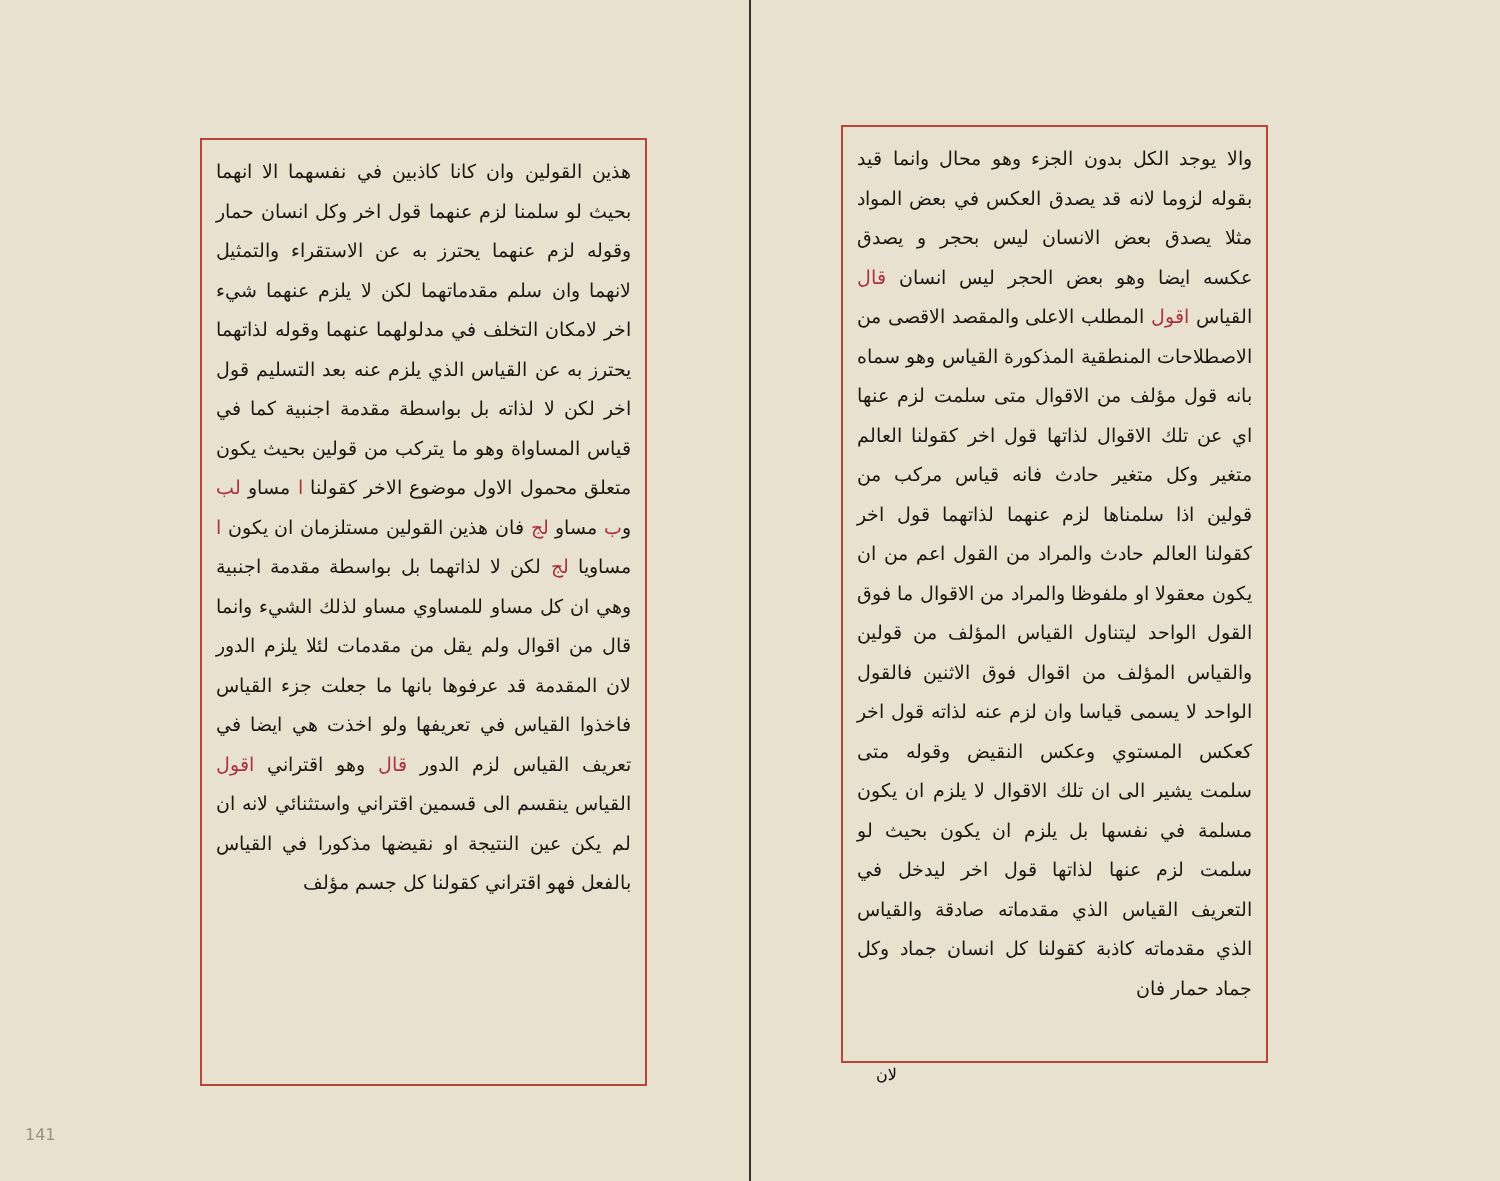والا يوجد الكل بدون الجزء وهو محال وانما قيد بقوله لزوما لانه قد يصدق العكس في بعض المواد مثلا يصدق بعض الانسان ليس بحجر و يصدق عكسه ايضا وهو بعض الحجر ليس انسان قال القياس اقول المطلب الاعلى والمقصد الاقصى من الاصطلاحات المنطقية المذكورة القياس وهو سماه بانه قول مؤلف من الاقوال متى سلمت لزم عنها اي عن تلك الاقوال لذاتها قول اخر كقولنا العالم متغير وكل متغير حادث فانه قياس مركب من قولين اذا سلمناها لزم عنهما لذاتهما قول اخر كقولنا العالم حادث والمراد من القول اعم من ان يكون معقولا او ملفوظا والمراد من الاقوال ما فوق القول الواحد ليتناول القياس المؤلف من قولين والقياس المؤلف من اقوال فوق الاثنين فالقول الواحد لا يسمى قياسا وان لزم عنه لذاته قول اخر كعكس المستوي وعكس النقيض وقوله متى سلمت يشير الى ان تلك الاقوال لا يلزم ان يكون مسلمة في نفسها بل يلزم ان يكون بحيث لو سلمت لزم عنها لذاتها قول اخر ليدخل في التعريف القياس الذي مقدماته صادقة والقياس الذي مقدماته كاذبة كقولنا كل انسان جماد وكل جماد حمار فان
لان
هذين القولين وان كانا كاذبين في نفسهما الا انهما بحيث لو سلمنا لزم عنهما قول اخر وكل انسان حمار وقوله لزم عنهما يحترز به عن الاستقراء والتمثيل لانهما وان سلم مقدماتهما لكن لا يلزم عنهما شيء اخر لامكان التخلف في مدلولهما عنهما وقوله لذاتهما يحترز به عن القياس الذي يلزم عنه بعد التسليم قول اخر لكن لا لذاته بل بواسطة مقدمة اجنبية كما في قياس المساواة وهو ما يتركب من قولين بحيث يكون متعلق محمول الاول موضوع الاخر كقولنا ا مساو لب وب مساو لج فان هذين القولين مستلزمان ان يكون ا مساويا لج لكن لا لذاتهما بل بواسطة مقدمة اجنبية وهي ان كل مساو للمساوي مساو لذلك الشيء وانما قال من اقوال ولم يقل من مقدمات لئلا يلزم الدور لان المقدمة قد عرفوها بانها ما جعلت جزء القياس فاخذوا القياس في تعريفها ولو اخذت هي ايضا في تعريف القياس لزم الدور قال وهو اقتراني اقول القياس ينقسم الى قسمين اقتراني واستثنائي لانه ان لم يكن عين النتيجة او نقيضها مذكورا في القياس بالفعل فهو اقتراني كقولنا كل جسم مؤلف
141